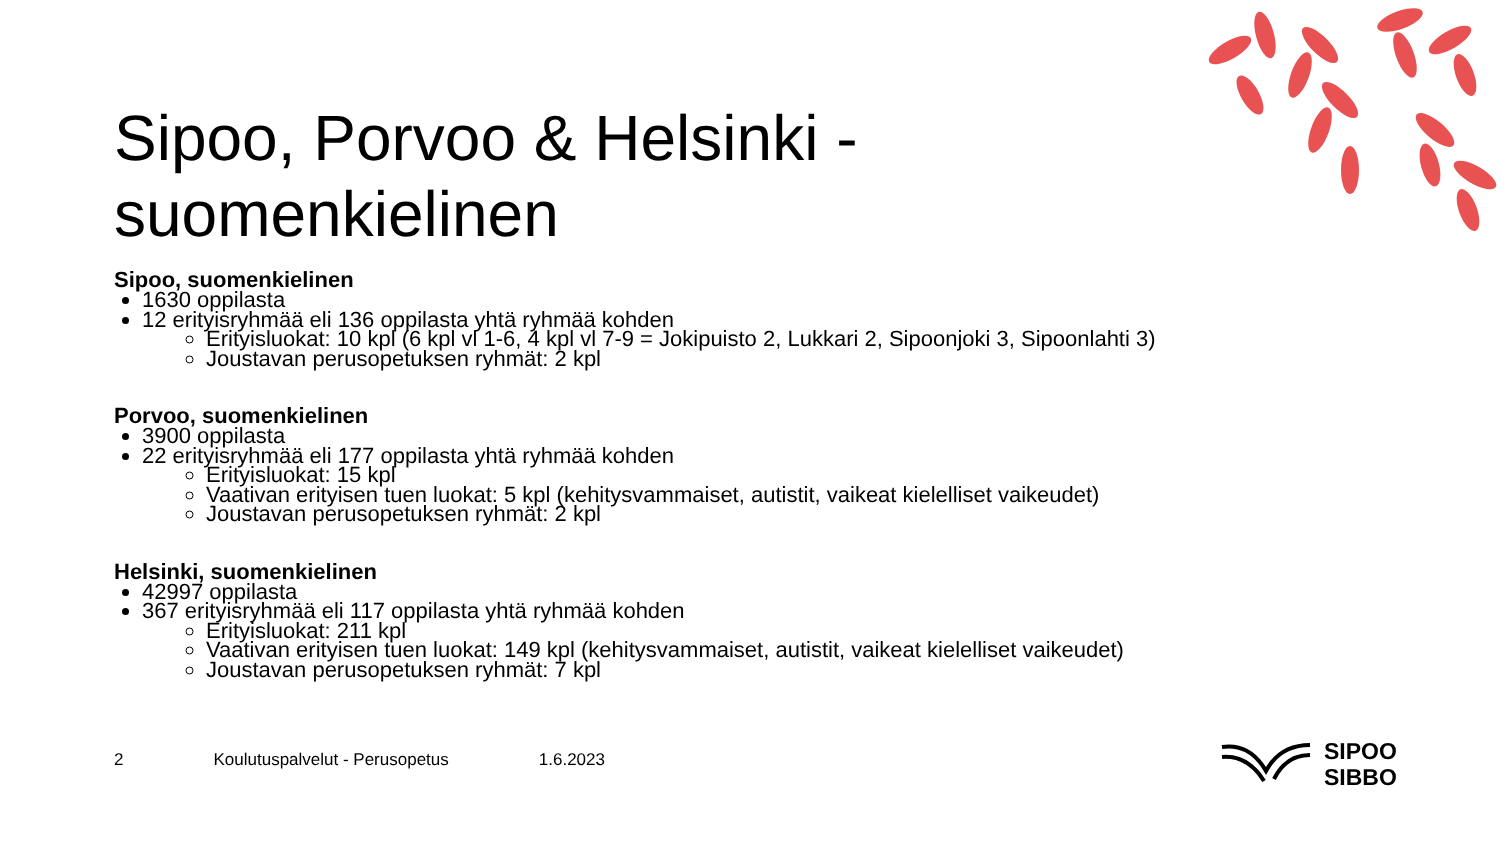Sipoo, Porvoo & Helsinki - suomenkielinen
Sipoo, suomenkielinen
1630 oppilasta
12 erityisryhmää eli 136 oppilasta yhtä ryhmää kohden
Erityisluokat: 10 kpl (6 kpl vl 1-6, 4 kpl vl 7-9 = Jokipuisto 2, Lukkari 2, Sipoonjoki 3, Sipoonlahti 3)
Joustavan perusopetuksen ryhmät: 2 kpl
Porvoo, suomenkielinen
3900 oppilasta
22 erityisryhmää eli 177 oppilasta yhtä ryhmää kohden
Erityisluokat: 15 kpl
Vaativan erityisen tuen luokat: 5 kpl (kehitysvammaiset, autistit, vaikeat kielelliset vaikeudet)
Joustavan perusopetuksen ryhmät: 2 kpl
Helsinki, suomenkielinen
42997 oppilasta
367 erityisryhmää eli 117 oppilasta yhtä ryhmää kohden
Erityisluokat: 211 kpl
Vaativan erityisen tuen luokat: 149 kpl (kehitysvammaiset, autistit, vaikeat kielelliset vaikeudet)
Joustavan perusopetuksen ryhmät: 7 kpl
2 Koulutuspalvelut - Perusopetus 1.6.2023
SIPOO
SIBBO